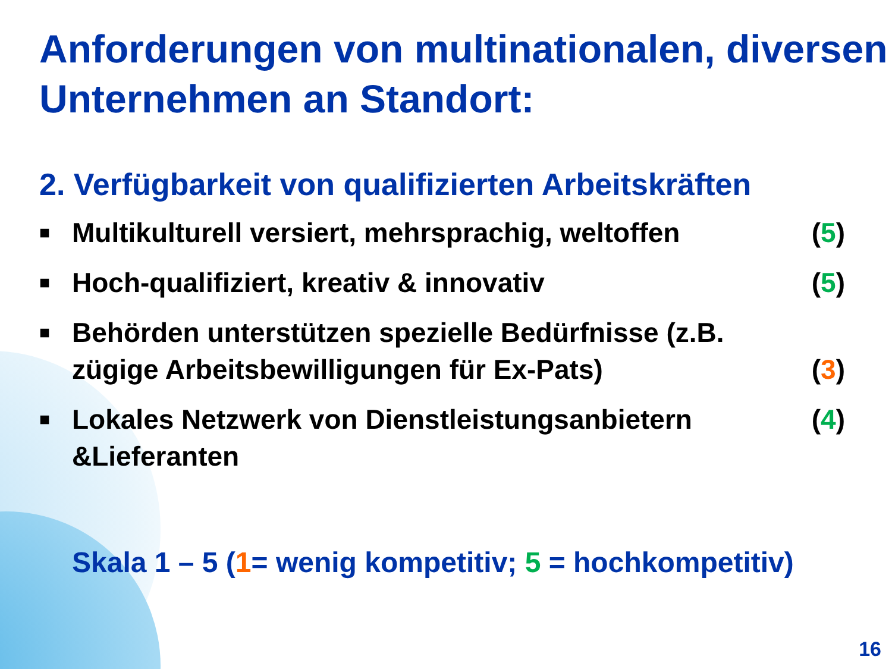Anforderungen von multinationalen, diversen Unternehmen an Standort:
2. Verfügbarkeit von qualifizierten Arbeitskräften
■ Multikulturell versiert, mehrsprachig, weltoffen (5)
■ Hoch-qualifiziert, kreativ & innovativ (5)
■ Behörden unterstützen spezielle Bedürfnisse (z.B. zügige Arbeitsbewilligungen für Ex-Pats) (3)
■ Lokales Netzwerk von Dienstleistungsanbietern &Lieferanten (4)
Skala 1 – 5 (1= wenig kompetitiv; 5 = hochkompetitiv)
16